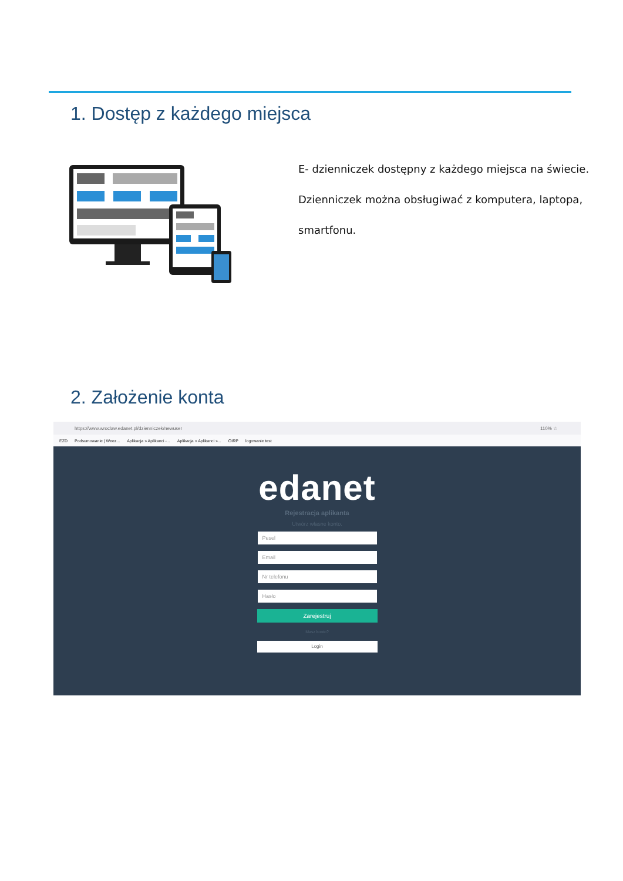1. Dostęp z każdego miejsca
E- dzienniczek dostępny z każdego miejsca na świecie.
Dzienniczek można obsługiwać z komputera, laptopa,
smartfonu.
2. Założenie konta
https://www.wroclaw.edanet.pl/dzienniczek/newuser 110% ☆
EZD Podsumowanie | Weez... Aplikacja » Aplikanci -... Aplikacja » Aplikanci »... OIRP logowanie test
edanet
Rejestracja aplikanta
Utwórz własne konto.
Pesel
Email
Nr telefonu
Hasło
Zarejestruj
Masz konto?
Login